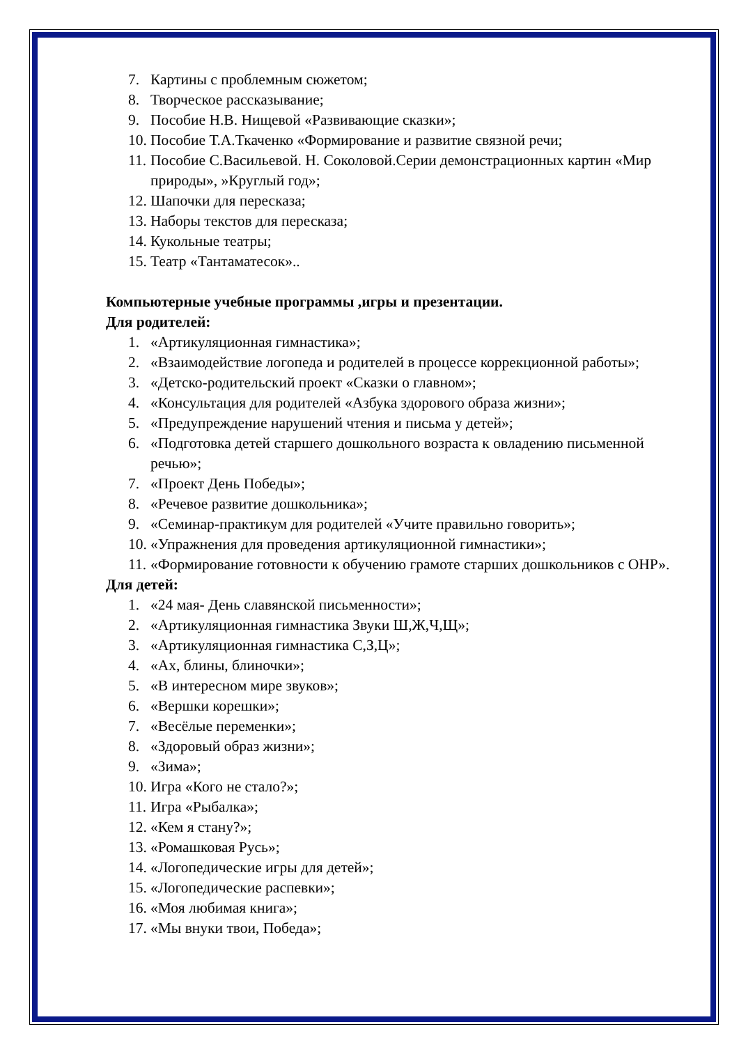7. Картины с проблемным сюжетом;
8. Творческое рассказывание;
9. Пособие Н.В. Нищевой «Развивающие сказки»;
10. Пособие Т.А.Ткаченко «Формирование и развитие связной речи;
11. Пособие С.Васильевой. Н. Соколовой.Серии демонстрационных картин «Мир природы», »Круглый год»;
12. Шапочки для пересказа;
13. Наборы текстов для пересказа;
14. Кукольные театры;
15. Театр «Тантаматесок»..
Компьютерные учебные программы ,игры и презентации.
Для родителей:
1. «Артикуляционная гимнастика»;
2. «Взаимодействие логопеда и родителей в процессе коррекционной работы»;
3. «Детско-родительский проект «Сказки о главном»;
4. «Консультация для родителей «Азбука здорового образа жизни»;
5. «Предупреждение нарушений чтения и письма у детей»;
6. «Подготовка детей старшего дошкольного возраста к овладению письменной речью»;
7. «Проект День Победы»;
8. «Речевое развитие дошкольника»;
9. «Семинар-практикум для родителей «Учите правильно говорить»;
10. «Упражнения для проведения артикуляционной гимнастики»;
11. «Формирование готовности к обучению грамоте старших дошкольников с ОНР».
Для детей:
1. «24 мая- День славянской письменности»;
2. «Артикуляционная гимнастика Звуки Ш,Ж,Ч,Щ»;
3. «Артикуляционная гимнастика С,З,Ц»;
4. «Ах, блины, блиночки»;
5. «В интересном мире звуков»;
6. «Вершки корешки»;
7. «Весёлые переменки»;
8. «Здоровый образ жизни»;
9. «Зима»;
10. Игра «Кого не стало?»;
11. Игра «Рыбалка»;
12. «Кем я стану?»;
13. «Ромашковая Русь»;
14. «Логопедические игры для детей»;
15. «Логопедические распевки»;
16. «Моя любимая книга»;
17. «Мы внуки твои, Победа»;